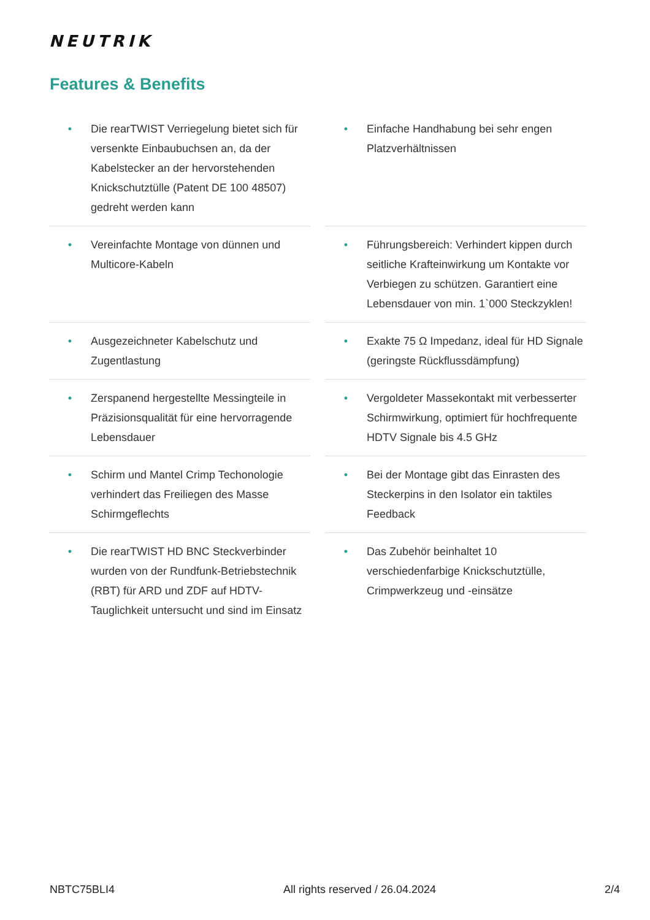NEUTRIK
Features & Benefits
• Die rearTWIST Verriegelung bietet sich für versenkte Einbaubuchsen an, da der Kabelstecker an der hervorstehenden Knickschutztülle (Patent DE 100 48507) gedreht werden kann
• Einfache Handhabung bei sehr engen Platzverhältnissen
• Vereinfachte Montage von dünnen und Multicore-Kabeln
• Führungsbereich: Verhindert kippen durch seitliche Krafteinwirkung um Kontakte vor Verbiegen zu schützen. Garantiert eine Lebensdauer von min. 1`000 Steckzyklen!
• Ausgezeichneter Kabelschutz und Zugentlastung
• Exakte 75 Ω Impedanz, ideal für HD Signale (geringste Rückflussdämpfung)
• Zerspanend hergestellte Messingteile in Präzisionsqualität für eine hervorragende Lebensdauer
• Vergoldeter Massekontakt mit verbesserter Schirmwirkung, optimiert für hochfrequente HDTV Signale bis 4.5 GHz
• Schirm und Mantel Crimp Techonologie verhindert das Freiliegen des Masse Schirmgeflechts
• Bei der Montage gibt das Einrasten des Steckerpins in den Isolator ein taktiles Feedback
• Die rearTWIST HD BNC Steckverbinder wurden von der Rundfunk-Betriebstechnik (RBT) für ARD und ZDF auf HDTV-Tauglichkeit untersucht und sind im Einsatz
• Das Zubehör beinhaltet 10 verschiedenfarbige Knickschutztülle, Crimpwerkzeug und -einsätze
NBTC75BLI4 All rights reserved / 26.04.2024 2/4